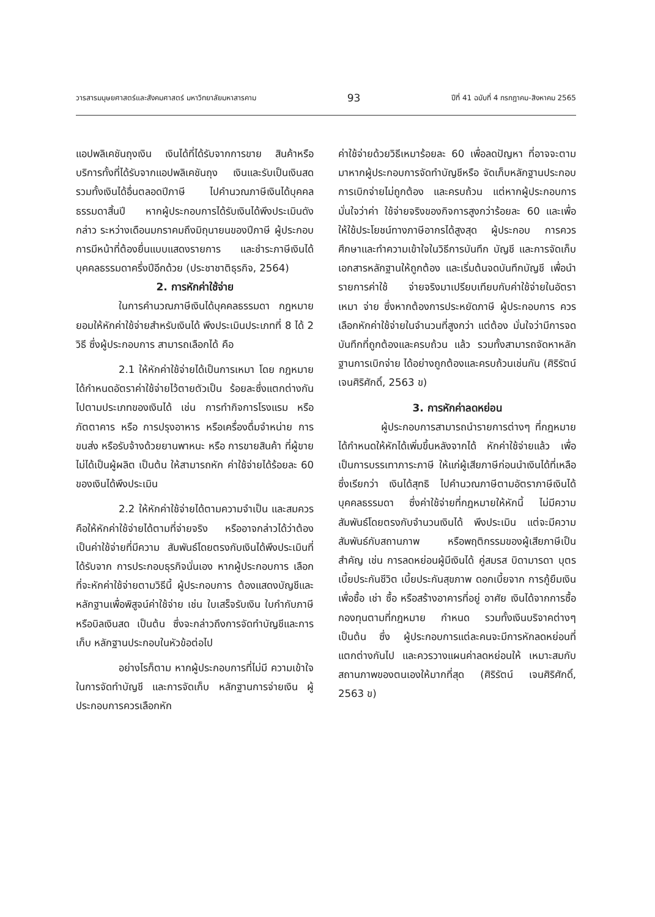วารสารมนุษยศาสตร์และสังคมศาสตร์ มหาวิทยาลัยมหาสารคาม 93 ปีที่ 41 ฉบับที่ 4 กรกฎาคม-สิงหาคม 2565
แอปพลิเคชันถุงเงิน เงินได้ที่ได้รับจากการขาย สินค้าหรือบริการทั้งที่ได้รับจากแอปพลิเคชันถุง เงินและรับเป็นเงินสด รวมทั้งเงินได้อื่นตลอดปีภาษี ไปคำนวณภาษีเงินได้บุคคลธรรมดาสิ้นปี หากผู้ประกอบการได้รับเงินได้พึงประเมินดังกล่าว ระหว่างเดือนมกราคมถึงมิถุนายนของปีภาษี ผู้ประกอบการมีหน้าที่ต้องยื่นแบบแสดงรายการ และชำระภาษีเงินได้บุคคลธรรมดาครึ่งปีอีกด้วย (ประชาชาติธุรกิจ, 2564)
2. การหักค่าใช้จ่าย
ในการคำนวณภาษีเงินได้บุคคลธรรมดา กฎหมายยอมให้หักค่าใช้จ่ายสำหรับเงินได้ พึงประเมินประเภทที่ 8 ได้ 2 วิธี ซึ่งผู้ประกอบการ สามารถเลือกได้ คือ
2.1 ให้หักค่าใช้จ่ายได้เป็นการเหมา โดย กฎหมายได้กำหนดอัตราค่าใช้จ่ายไว้ตายตัวเป็น ร้อยละซึ่งแตกต่างกันไปตามประเภทของเงินได้ เช่น การทำกิจการโรงแรม หรือภัตตาคาร หรือ การปรุงอาหาร หรือเครื่องดื่มจำหน่าย การขนส่ง หรือรับจ้างด้วยยานพาหนะ หรือ การขายสินค้า ที่ผู้ขายไม่ได้เป็นผู้ผลิต เป็นต้น ให้สามารถหัก ค่าใช้จ่ายได้ร้อยละ 60 ของเงินได้พึงประเมิน
2.2 ให้หักค่าใช้จ่ายได้ตามความจำเป็น และสมควร คือให้หักค่าใช้จ่ายได้ตามที่จ่ายจริง หรืออาจกล่าวได้ว่าต้องเป็นค่าใช้จ่ายที่มีความ สัมพันธ์โดยตรงกับเงินได้พึงประเมินที่ได้รับจาก การประกอบธุรกิจนั่นเอง หากผู้ประกอบการ เลือกที่จะหักค่าใช้จ่ายตามวิธีนี้ ผู้ประกอบการ ต้องแสดงบัญชีและหลักฐานเพื่อพิสูจน์ค่าใช้จ่าย เช่น ใบเสร็จรับเงิน ใบกำกับภาษี หรือบิลเงินสด เป็นต้น ซึ่งจะกล่าวถึงการจัดทำบัญชีและการเก็บ หลักฐานประกอบในหัวข้อต่อไป
อย่างไรก็ตาม หากผู้ประกอบการที่ไม่มี ความเข้าใจในการจัดทำบัญชี และการจัดเก็บ หลักฐานการจ่ายเงิน ผู้ประกอบการควรเลือกหัก
ค่าใช้จ่ายด้วยวิธีเหมาร้อยละ 60 เพื่อลดปัญหา ที่อาจจะตามมาหากผู้ประกอบการจัดทำบัญชีหรือ จัดเก็บหลักฐานประกอบการเบิกจ่ายไม่ถูกต้อง และครบถ้วน แต่หากผู้ประกอบการมั่นใจว่าค่า ใช้จ่ายจริงของกิจการสูงกว่าร้อยละ 60 และเพื่อ ให้ใช้ประโยชน์ทางภาษีอากรได้สูงสุด ผู้ประกอบ การควรศึกษาและทำความเข้าใจในวิธีการบันทึก บัญชี และการจัดเก็บเอกสารหลักฐานให้ถูกต้อง และเริ่มต้นจดบันทึกบัญชี เพื่อนำรายการค่าใช้ จ่ายจริงมาเปรียบเทียบกับค่าใช้จ่ายในอัตราเหมา จ่าย ซึ่งหากต้องการประหยัดภาษี ผู้ประกอบการ ควรเลือกหักค่าใช้จ่ายในจำนวนที่สูงกว่า แต่ต้อง มั่นใจว่ามีการจดบันทึกที่ถูกต้องและครบถ้วน แล้ว รวมทั้งสามารถจัดหาหลักฐานการเบิกจ่าย ได้อย่างถูกต้องและครบถ้วนเช่นกัน (ศิริรัตน์ เจนศิริศักดิ์, 2563 ข)
3. การหักค่าลดหย่อน
ผู้ประกอบการสามารถนำรายการต่างๆ ที่กฎหมายได้กำหนดให้หักได้เพิ่มขึ้นหลังจากได้ หักค่าใช้จ่ายแล้ว เพื่อเป็นการบรรเทาภาระภาษี ให้แก่ผู้เสียภาษีก่อนนำเงินได้ที่เหลือซึ่งเรียกว่า เงินได้สุทธิ ไปคำนวณภาษีตามอัตราภาษีเงินได้ บุคคลธรรมดา ซึ่งค่าใช้จ่ายที่กฎหมายให้หักนี้ ไม่มีความสัมพันธ์โดยตรงกับจำนวนเงินได้ พึงประเมิน แต่จะมีความสัมพันธ์กับสถานภาพ หรือพฤติกรรมของผู้เสียภาษีเป็นสำคัญ เช่น การลดหย่อนผู้มีเงินได้ คู่สมรส บิดามารดา บุตร เบี้ยประกันชีวิต เบี้ยประกันสุขภาพ ดอกเบี้ยจาก การกู้ยืมเงินเพื่อซื้อ เช่า ซื้อ หรือสร้างอาคารที่อยู่ อาศัย เงินได้จากการซื้อกองทุนตามที่กฎหมาย กำหนด รวมทั้งเงินบริจาคต่างๆ เป็นต้น ซึ่ง ผู้ประกอบการแต่ละคนจะมีการหักลดหย่อนที่ แตกต่างกันไป และควรวางแผนค่าลดหย่อนให้ เหมาะสมกับสถานภาพของตนเองให้มากที่สุด (ศิริรัตน์ เจนศิริศักดิ์, 2563 ข)